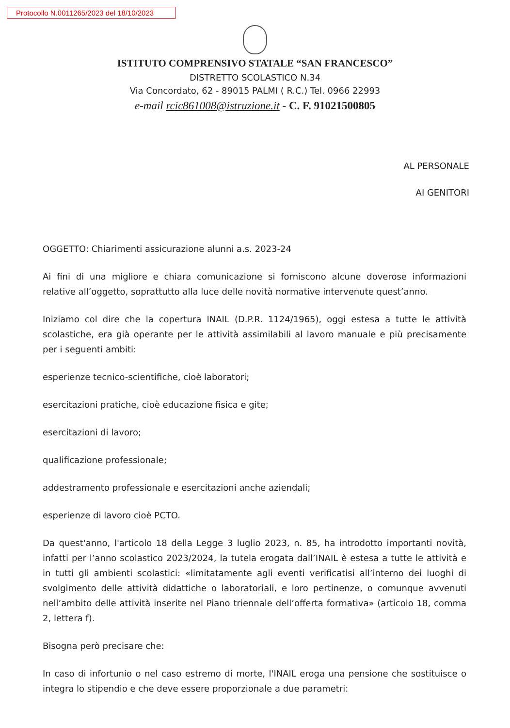Protocollo N.0011265/2023 del 18/10/2023
ISTITUTO COMPRENSIVO STATALE “SAN FRANCESCO”
DISTRETTO SCOLASTICO N.34
Via Concordato, 62 - 89015 PALMI ( R.C.) Tel. 0966 22993
e-mail rcic861008@istruzione.it - C. F. 91021500805
AL PERSONALE
AI GENITORI
OGGETTO: Chiarimenti assicurazione alunni a.s. 2023-24
Ai fini di una migliore e chiara comunicazione si forniscono alcune doverose informazioni relative all’oggetto, soprattutto alla luce delle novità normative intervenute quest’anno.
Iniziamo col dire che la copertura INAIL (D.P.R. 1124/1965), oggi estesa a tutte le attività scolastiche, era già operante per le attività assimilabili al lavoro manuale e più precisamente per i seguenti ambiti:
esperienze tecnico-scientifiche, cioè laboratori;
esercitazioni pratiche, cioè educazione fisica e gite;
esercitazioni di lavoro;
qualificazione professionale;
addestramento professionale e esercitazioni anche aziendali;
esperienze di lavoro cioè PCTO.
Da quest'anno, l'articolo 18 della Legge 3 luglio 2023, n. 85, ha introdotto importanti novità, infatti per l’anno scolastico 2023/2024, la tutela erogata dall’INAIL è estesa a tutte le attività e in tutti gli ambienti scolastici: «limitatamente agli eventi verificatisi all’interno dei luoghi di svolgimento delle attività didattiche o laboratoriali, e loro pertinenze, o comunque avvenuti nell’ambito delle attività inserite nel Piano triennale dell’offerta formativa» (articolo 18, comma 2, lettera f).
Bisogna però precisare che:
In caso di infortunio o nel caso estremo di morte, l'INAIL eroga una pensione che sostituisce o integra lo stipendio e che deve essere proporzionale a due parametri: